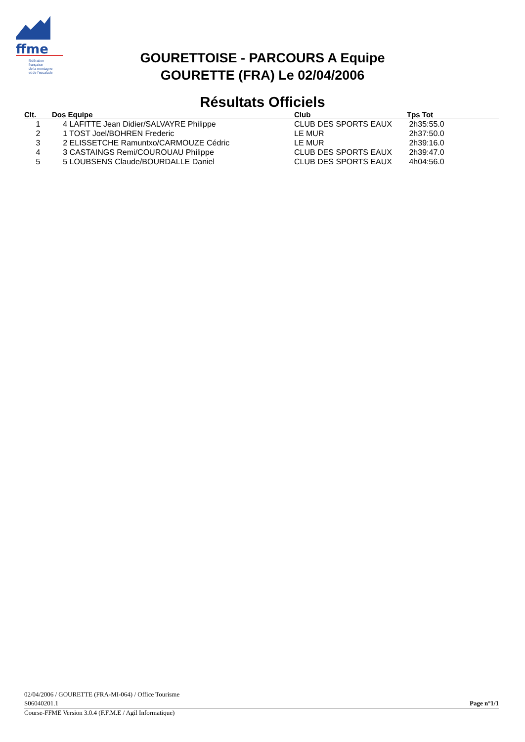ffme
fédération
française
de la montagne
et de l'escalade
GOURETTOISE - PARCOURS A Equipe
GOURETTE (FRA) Le 02/04/2006
Résultats Officiels
| Clt. | Dos Equipe | Club | Tps Tot |
| --- | --- | --- | --- |
| 1 | 4 LAFITTE Jean Didier/SALVAYRE Philippe | CLUB DES SPORTS EAUX | 2h35:55.0 |
| 2 | 1 TOST Joel/BOHREN Frederic | LE MUR | 2h37:50.0 |
| 3 | 2 ELISSETCHE Ramuntxo/CARMOUZE Cédric | LE MUR | 2h39:16.0 |
| 4 | 3 CASTAINGS Remi/COUROUAU Philippe | CLUB DES SPORTS EAUX | 2h39:47.0 |
| 5 | 5 LOUBSENS Claude/BOURDALLE Daniel | CLUB DES SPORTS EAUX | 4h04:56.0 |
02/04/2006 / GOURETTE (FRA-MI-064) / Office Tourisme
S06040201.1 Page n°1/1
Course-FFME Version 3.0.4 (F.F.M.E / Agil Informatique)